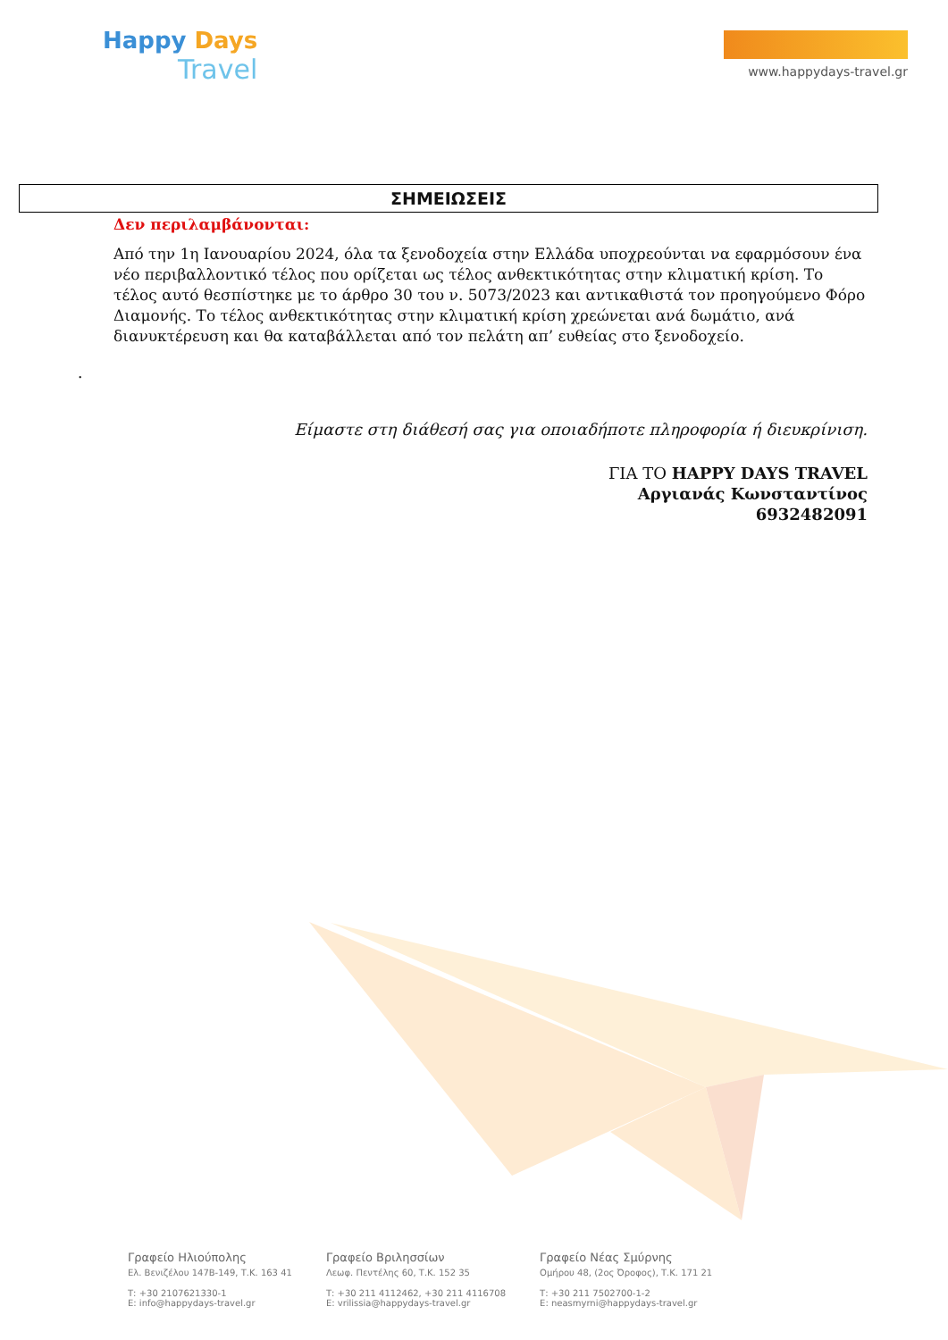Happy Days
Travel
www.happydays-travel.gr
ΣΗΜΕΙΩΣΕΙΣ
Δεν περιλαμβάνονται:
Από την 1η Ιανουαρίου 2024, όλα τα ξενοδοχεία στην Ελλάδα υποχρεούνται να εφαρμόσουν ένα νέο περιβαλλοντικό τέλος που ορίζεται ως τέλος ανθεκτικότητας στην κλιματική κρίση. Το τέλος αυτό θεσπίστηκε με το άρθρο 30 του ν. 5073/2023 και αντικαθιστά τον προηγούμενο Φόρο Διαμονής. Το τέλος ανθεκτικότητας στην κλιματική κρίση χρεώνεται ανά δωμάτιο, ανά διανυκτέρευση και θα καταβάλλεται από τον πελάτη απ’ ευθείας στο ξενοδοχείο.
.
Είμαστε στη διάθεσή σας για οποιαδήποτε πληροφορία ή διευκρίνιση.
ΓΙΑ ΤΟ HAPPY DAYS TRAVEL
Αργιανάς Κωνσταντίνος
6932482091
Γραφείο Ηλιούπολης
Ελ. Βενιζέλου 147Β-149, Τ.Κ. 163 41
Τ: +30 2107621330-1
E: info@happydays-travel.gr
Γραφείο Βριλησσίων
Λεωφ. Πεντέλης 60, Τ.Κ. 152 35
Τ: +30 211 4112462, +30 211 4116708
E: vrilissia@happydays-travel.gr
Γραφείο Νέας Σμύρνης
Ομήρου 48, (2ος Όροφος), Τ.Κ. 171 21
Τ: +30 211 7502700-1-2
E: neasmyrni@happydays-travel.gr